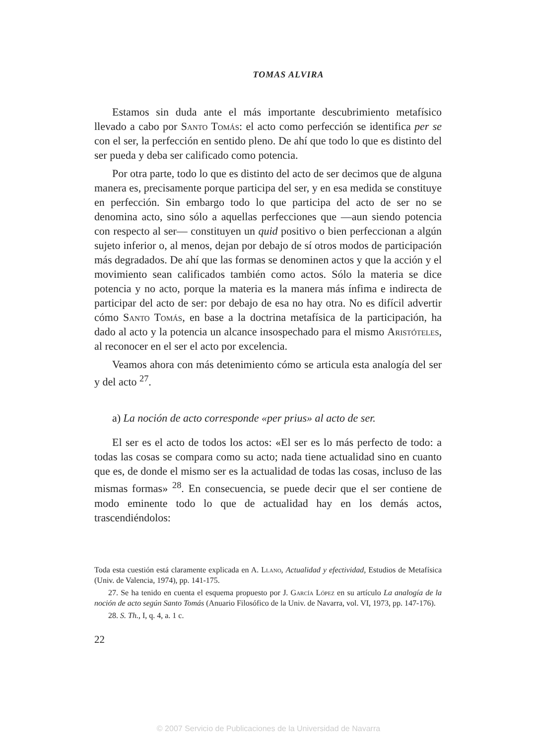TOMAS ALVIRA
Estamos sin duda ante el más importante descubrimiento metafísico llevado a cabo por Santo Tomás: el acto como perfección se identifica per se con el ser, la perfección en sentido pleno. De ahí que todo lo que es distinto del ser pueda y deba ser calificado como potencia.
Por otra parte, todo lo que es distinto del acto de ser decimos que de alguna manera es, precisamente porque participa del ser, y en esa medida se constituye en perfección. Sin embargo todo lo que participa del acto de ser no se denomina acto, sino sólo a aquellas perfecciones que —aun siendo potencia con respecto al ser— constituyen un quid positivo o bien perfeccionan a algún sujeto inferior o, al menos, dejan por debajo de sí otros modos de participación más degradados. De ahí que las formas se denominen actos y que la acción y el movimiento sean calificados también como actos. Sólo la materia se dice potencia y no acto, porque la materia es la manera más ínfima e indirecta de participar del acto de ser: por debajo de esa no hay otra. No es difícil advertir cómo Santo Tomás, en base a la doctrina metafísica de la participación, ha dado al acto y la potencia un alcance insospechado para el mismo Aristóteles, al reconocer en el ser el acto por excelencia.
Veamos ahora con más detenimiento cómo se articula esta analogía del ser y del acto <sup>27</sup>.
a) La noción de acto corresponde «per prius» al acto de ser.
El ser es el acto de todos los actos: «El ser es lo más perfecto de todo: a todas las cosas se compara como su acto; nada tiene actualidad sino en cuanto que es, de donde el mismo ser es la actualidad de todas las cosas, incluso de las mismas formas» <sup>28</sup>. En consecuencia, se puede decir que el ser contiene de modo eminente todo lo que de actualidad hay en los demás actos, trascendiéndolos:
Toda esta cuestión está claramente explicada en A. Llano, Actualidad y efectividad, Estudios de Metafísica (Univ. de Valencia, 1974), pp. 141-175.
27. Se ha tenido en cuenta el esquema propuesto por J. García López en su artículo La analogía de la noción de acto según Santo Tomás (Anuario Filosófico de la Univ. de Navarra, vol. VI, 1973, pp. 147-176).
28. S. Th., I, q. 4, a. 1 c.
22
© 2007 Servicio de Publicaciones de la Universidad de Navarra